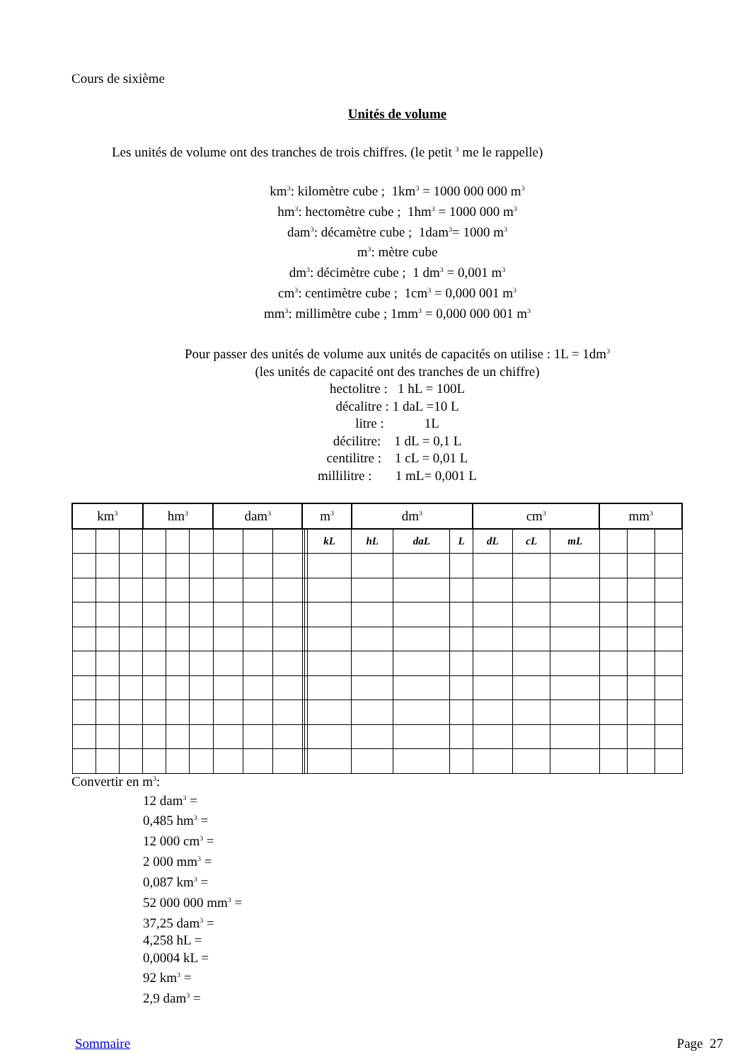Cours de sixième
Unités de volume
Les unités de volume ont des tranches de trois chiffres. (le petit <sup>3</sup> me le rappelle)
km<sup>3</sup>: kilomètre cube ; 1km<sup>3</sup> = 1000 000 000 m<sup>3</sup>
hm<sup>3</sup>: hectomètre cube ; 1hm<sup>3</sup> = 1000 000 m<sup>3</sup>
dam<sup>3</sup>: décamètre cube ; 1dam<sup>3</sup>= 1000 m<sup>3</sup>
m<sup>3</sup>: mètre cube
dm<sup>3</sup>: décimètre cube ; 1 dm<sup>3</sup> = 0,001 m<sup>3</sup>
cm<sup>3</sup>: centimètre cube ; 1cm<sup>3</sup> = 0,000 001 m<sup>3</sup>
mm<sup>3</sup>: millimètre cube ; 1mm<sup>3</sup> = 0,000 000 001 m<sup>3</sup>
Pour passer des unités de volume aux unités de capacités on utilise : 1L = 1dm<sup>3</sup>
(les unités de capacité ont des tranches de un chiffre)
hectolitre : 1 hL = 100L
décalitre : 1 daL =10 L
litre : 1L
décilitre: 1 dL = 0,1 L
centilitre : 1 cL = 0,01 L
millilitre : 1 mL= 0,001 L
| km<sup>3</sup> | | | hm<sup>3</sup> | | | dam<sup>3</sup> | | | m<sup>3</sup> | | | dm<sup>3</sup> | | | cm<sup>3</sup> | | | mm<sup>3</sup> | | |
| --- | --- | --- | --- | --- | --- | --- | --- | --- | --- | --- | --- | --- | --- | --- | --- | --- | --- | --- | --- | --- |
| | | | | | | | | | | | kL | hL | daL | L | dL | cL | mL | | | |
Convertir en m<sup>3</sup>:
12 dam<sup>3</sup> =
0,485 hm<sup>3</sup> =
12 000 cm<sup>3</sup> =
2 000 mm<sup>3</sup> =
0,087 km<sup>3</sup> =
52 000 000 mm<sup>3</sup> =
37,25 dam<sup>3</sup> =
4,258 hL =
0,0004 kL =
92 km<sup>3</sup> =
2,9 dam<sup>3</sup> =
Sommaire Page 27